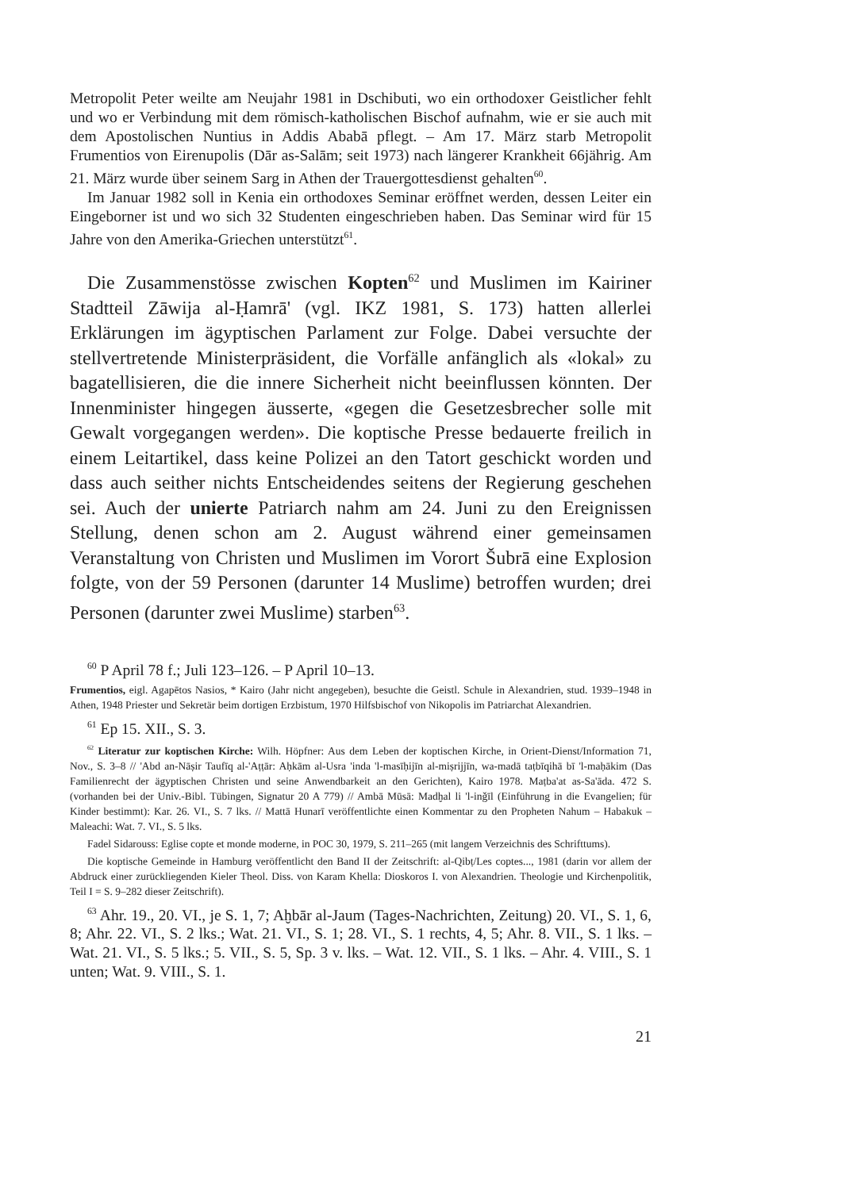Metropolit Peter weilte am Neujahr 1981 in Dschibuti, wo ein orthodoxer Geistlicher fehlt und wo er Verbindung mit dem römisch-katholischen Bischof aufnahm, wie er sie auch mit dem Apostolischen Nuntius in Addis Ababā pflegt. – Am 17. März starb Metropolit Frumentios von Eirenupolis (Dār as-Salām; seit 1973) nach längerer Krankheit 66jährig. Am 21. März wurde über seinem Sarg in Athen der Trauergottesdienst gehalten<sup>60</sup>.
Im Januar 1982 soll in Kenia ein orthodoxes Seminar eröffnet werden, dessen Leiter ein Eingeborner ist und wo sich 32 Studenten eingeschrieben haben. Das Seminar wird für 15 Jahre von den Amerika-Griechen unterstützt<sup>61</sup>.
Die Zusammenstösse zwischen Kopten<sup>62</sup> und Muslimen im Kairiner Stadtteil Zāwija al-Ḥamrā' (vgl. IKZ 1981, S. 173) hatten allerlei Erklärungen im ägyptischen Parlament zur Folge. Dabei versuchte der stellvertretende Ministerpräsident, die Vorfälle anfänglich als «lokal» zu bagatellisieren, die die innere Sicherheit nicht beeinflussen könnten. Der Innenminister hingegen äusserte, «gegen die Gesetzesbrecher solle mit Gewalt vorgegangen werden». Die koptische Presse bedauerte freilich in einem Leitartikel, dass keine Polizei an den Tatort geschickt worden und dass auch seither nichts Entscheidendes seitens der Regierung geschehen sei. Auch der unierte Patriarch nahm am 24. Juni zu den Ereignissen Stellung, denen schon am 2. August während einer gemeinsamen Veranstaltung von Christen und Muslimen im Vorort Šubrā eine Explosion folgte, von der 59 Personen (darunter 14 Muslime) betroffen wurden; drei Personen (darunter zwei Muslime) starben<sup>63</sup>.
<sup>60</sup> P April 78 f.; Juli 123–126. – P April 10–13.
Frumentios, eigl. Agapētos Nasios, * Kairo (Jahr nicht angegeben), besuchte die Geistl. Schule in Alexandrien, stud. 1939–1948 in Athen, 1948 Priester und Sekretär beim dortigen Erzbistum, 1970 Hilfsbischof von Nikopolis im Patriarchat Alexandrien.
<sup>61</sup> Ep 15. XII., S. 3.
<sup>62</sup> Literatur zur koptischen Kirche: Wilh. Höpfner: Aus dem Leben der koptischen Kirche, in Orient-Dienst/Information 71, Nov., S. 3–8 // 'Abd an-Nāṣir Taufīq al-'Aṭṭār: Aḥkām al-Usra 'inda 'l-masīḥijīn al-miṣrijjīn, wa-madā taṭbīqihā bī 'l-maḥākim (Das Familienrecht der ägyptischen Christen und seine Anwendbarkeit an den Gerichten), Kairo 1978. Maṭba'at as-Sa'āda. 472 S. (vorhanden bei der Univ.-Bibl. Tübingen, Signatur 20 A 779) // Ambā Mūsā: Madḫal li 'l-inǧīl (Einführung in die Evangelien; für Kinder bestimmt): Kar. 26. VI., S. 7 lks. // Mattā Hunarī veröffentlichte einen Kommentar zu den Propheten Nahum – Habakuk – Maleachi: Wat. 7. VI., S. 5 lks.
Fadel Sidarouss: Eglise copte et monde moderne, in POC 30, 1979, S. 211–265 (mit langem Verzeichnis des Schrifttums).
Die koptische Gemeinde in Hamburg veröffentlicht den Band II der Zeitschrift: al-Qibṭ/Les coptes..., 1981 (darin vor allem der Abdruck einer zurückliegenden Kieler Theol. Diss. von Karam Khella: Dioskoros I. von Alexandrien. Theologie und Kirchenpolitik, Teil I = S. 9–282 dieser Zeitschrift).
<sup>63</sup> Ahr. 19., 20. VI., je S. 1, 7; Aḫbār al-Jaum (Tages-Nachrichten, Zeitung) 20. VI., S. 1, 6, 8; Ahr. 22. VI., S. 2 lks.; Wat. 21. VI., S. 1; 28. VI., S. 1 rechts, 4, 5; Ahr. 8. VII., S. 1 lks. – Wat. 21. VI., S. 5 lks.; 5. VII., S. 5, Sp. 3 v. lks. – Wat. 12. VII., S. 1 lks. – Ahr. 4. VIII., S. 1 unten; Wat. 9. VIII., S. 1.
21